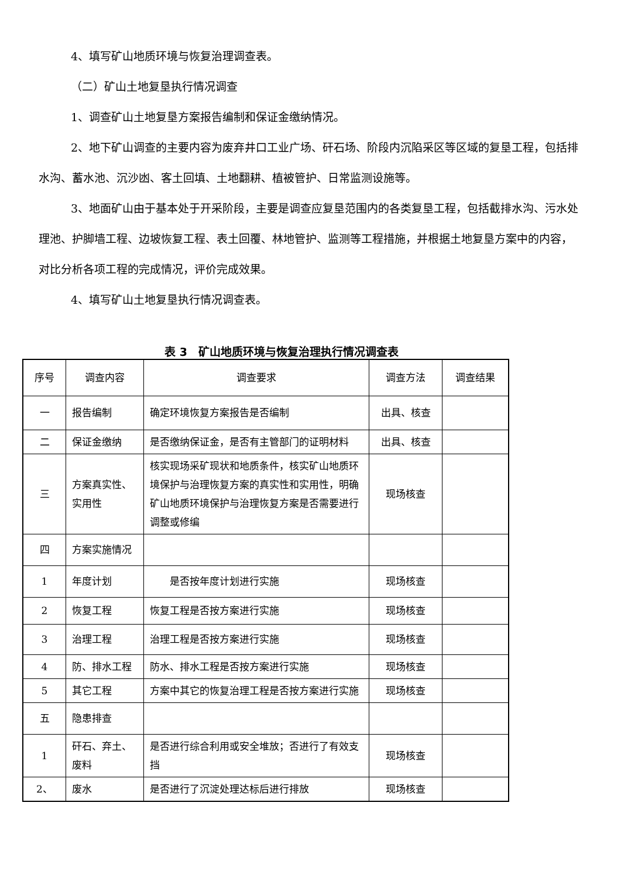4、填写矿山地质环境与恢复治理调查表。
（二）矿山土地复垦执行情况调查
1、调查矿山土地复垦方案报告编制和保证金缴纳情况。
2、地下矿山调查的主要内容为废弃井口工业广场、矸石场、阶段内沉陷采区等区域的复垦工程，包括排水沟、蓄水池、沉沙凼、客土回填、土地翻耕、植被管护、日常监测设施等。
3、地面矿山由于基本处于开采阶段，主要是调查应复垦范围内的各类复垦工程，包括截排水沟、污水处理池、护脚墙工程、边坡恢复工程、表土回覆、林地管护、监测等工程措施，并根据土地复垦方案中的内容，对比分析各项工程的完成情况，评价完成效果。
4、填写矿山土地复垦执行情况调查表。
表 3　矿山地质环境与恢复治理执行情况调查表
| 序号 | 调查内容 | 调查要求 | 调查方法 | 调查结果 |
| --- | --- | --- | --- | --- |
| 一 | 报告编制 | 确定环境恢复方案报告是否编制 | 出具、核查 | |
| 二 | 保证金缴纳 | 是否缴纳保证金，是否有主管部门的证明材料 | 出具、核查 | |
| 三 | 方案真实性、实用性 | 核实现场采矿现状和地质条件，核实矿山地质环境保护与治理恢复方案的真实性和实用性，明确矿山地质环境保护与治理恢复方案是否需要进行调整或修编 | 现场核查 | |
| 四 | 方案实施情况 | | | |
| 1 | 年度计划 | 是否按年度计划进行实施 | 现场核查 | |
| 2 | 恢复工程 | 恢复工程是否按方案进行实施 | 现场核查 | |
| 3 | 治理工程 | 治理工程是否按方案进行实施 | 现场核查 | |
| 4 | 防、排水工程 | 防水、排水工程是否按方案进行实施 | 现场核查 | |
| 5 | 其它工程 | 方案中其它的恢复治理工程是否按方案进行实施 | 现场核查 | |
| 五 | 隐患排查 | | | |
| 1 | 矸石、弃土、废料 | 是否进行综合利用或安全堆放；否进行了有效支挡 | 现场核查 | |
| 2、 | 废水 | 是否进行了沉淀处理达标后进行排放 | 现场核查 | |